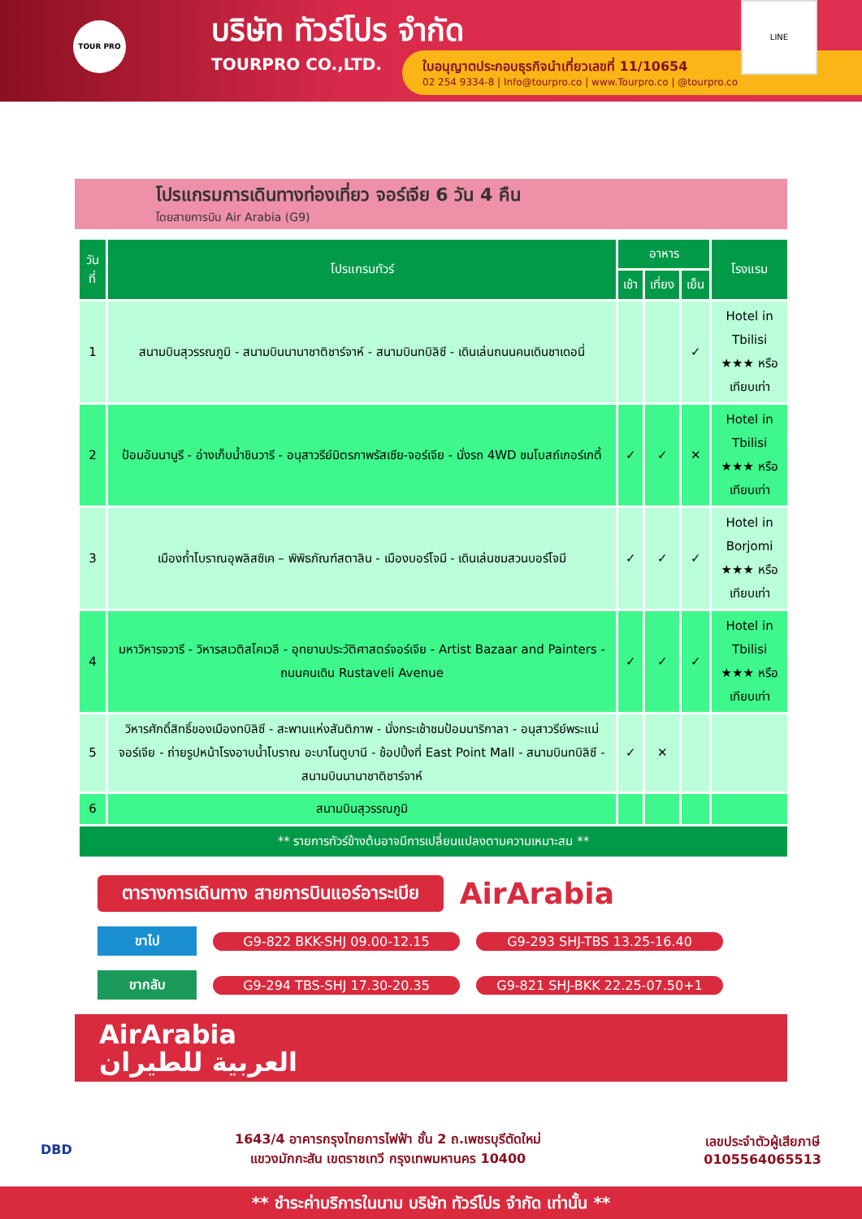TOUR PRO
บริษัท ทัวร์โปร จำกัด
TOURPRO CO.,LTD.
ใบอนุญาตประกอบธุรกิจนำเที่ยวเลขที่ 11/10654
02 254 9334-8 | Info@tourpro.co | www.Tourpro.co | @tourpro.co
LINE
โปรแกรมการเดินทางท่องเที่ยว จอร์เจีย 6 วัน 4 คืน
โดยสายการบิน Air Arabia (G9)
| วันที่ | โปรแกรมทัวร์ | อาหาร | | | โรงแรม |
| --- | --- | --- | --- | --- | --- |
| | | เช้า | เที่ยง | เย็น | |
| 1 | สนามบินสุวรรณภูมิ - สนามบินนานาชาติชาร์จาห์ - สนามบินทบิลิซี - เดินเล่นถนนคนเดินชาเดอนี่ | | | ✓ | Hotel in Tbilisi ★★★ หรือเทียบเท่า |
| 2 | ป้อมอันนานูรี - อ่างเก็บน้ำชินวารี - อนุสาวรีย์มิตรภาพรัสเซีย-จอร์เจีย - นั่งรถ 4WD ชมโบสถ์เกอร์เกตี้ | ✓ | ✓ | ✕ | Hotel in Tbilisi ★★★ หรือเทียบเท่า |
| 3 | เมืองถ้ำโบราณอุพลิสซิเค – พิพิธภัณฑ์สตาลิน - เมืองบอร์โจมี - เดินเล่นชมสวนบอร์โจมี | ✓ | ✓ | ✓ | Hotel in Borjomi ★★★ หรือเทียบเท่า |
| 4 | มหาวิหารจวารี - วิหารสเวติสโคเวลี - อุทยานประวัติศาสตร์จอร์เจีย - Artist Bazaar and Painters - ถนนคนเดิน Rustaveli Avenue | ✓ | ✓ | ✓ | Hotel in Tbilisi ★★★ หรือเทียบเท่า |
| 5 | วิหารศักดิ์สิทธิ์ของเมืองทบิลิซี - สะพานแห่งสันติภาพ - นั่งกระเช้าชมป้อมนาริกาลา - อนุสาวรีย์พระแม่จอร์เจีย - ถ่ายรูปหน้าโรงอาบน้ำโบราณ อะบาโนตูบานี - ช้อปปิ้งที่ East Point Mall - สนามบินทบิลิซี - สนามบินนานาชาติชาร์จาห์ | ✓ | ✕ | | |
| 6 | สนามบินสุวรรณภูมิ | | | | |
| ** รายการทัวร์ข้างต้นอาจมีการเปลี่ยนแปลงตามความเหมาะสม ** | | | | | |
ตารางการเดินทาง สายการบินแอร์อาระเบีย
AirArabia
ขาไป
G9-822 BKK-SHJ 09.00-12.15 G9-293 SHJ-TBS 13.25-16.40
ขากลับ
G9-294 TBS-SHJ 17.30-20.35 G9-821 SHJ-BKK 22.25-07.50+1
AirArabia
العربية للطيران
DBD
1643/4 อาคารกรุงไทยการไฟฟ้า ชั้น 2 ถ.เพชรบุรีตัดใหม่
แขวงมักกะสัน เขตราชเทวี กรุงเทพมหานคร 10400
เลขประจำตัวผู้เสียภาษี
0105564065513
** ชำระค่าบริการในนาม บริษัท ทัวร์โปร จำกัด เท่านั้น **